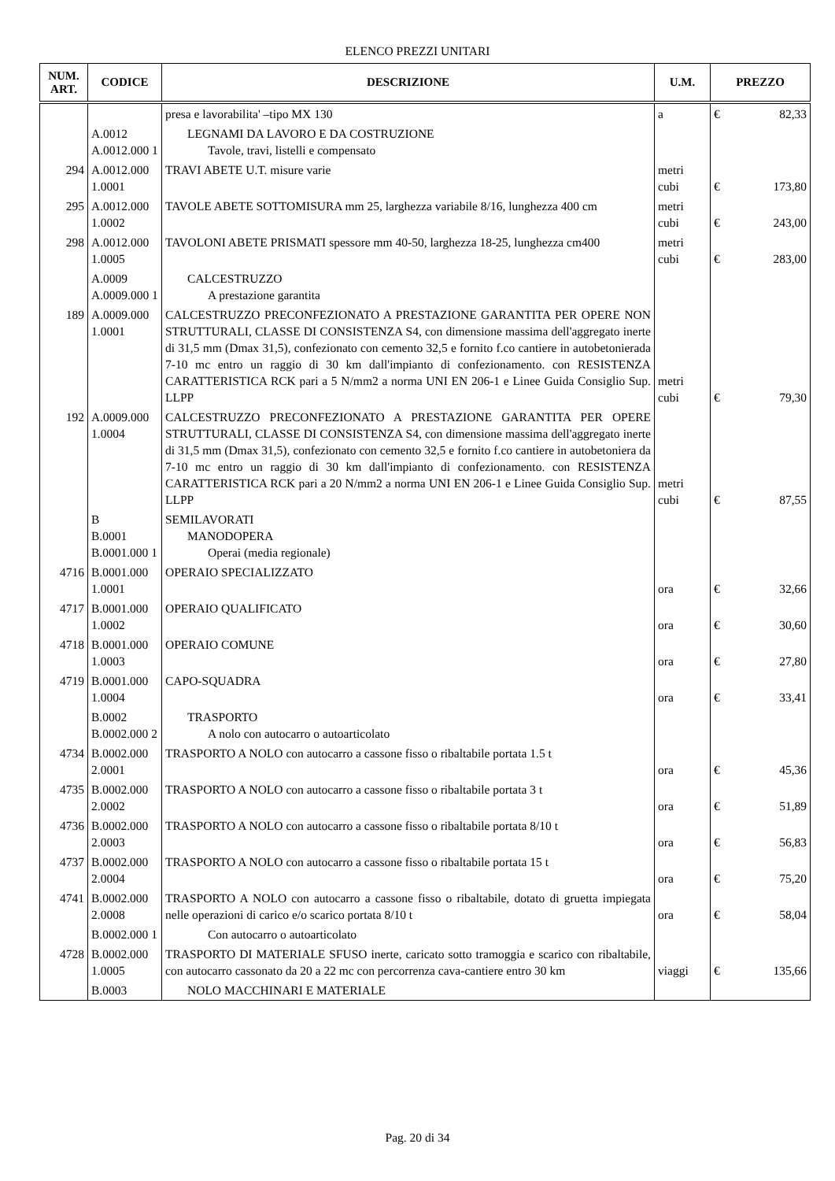ELENCO PREZZI UNITARI
| NUM. ART. | CODICE | DESCRIZIONE | U.M. | PREZZO | |
| --- | --- | --- | --- | --- | --- |
| | | presa e lavorabilita' –tipo MX 130 | a | € | 82,33 |
| | A.0012 A.0012.000 1 | LEGNAMI DA LAVORO E DA COSTRUZIONE Tavole, travi, listelli e compensato | | | |
| 294 | A.0012.000 1.0001 | TRAVI ABETE U.T. misure varie | metri cubi | € | 173,80 |
| 295 | A.0012.000 1.0002 | TAVOLE ABETE SOTTOMISURA mm 25, larghezza variabile 8/16, lunghezza 400 cm | metri cubi | € | 243,00 |
| 298 | A.0012.000 1.0005 | TAVOLONI ABETE PRISMATI spessore mm 40-50, larghezza 18-25, lunghezza cm400 | metri cubi | € | 283,00 |
| | A.0009 A.0009.000 1 | CALCESTRUZZO A prestazione garantita | | | |
| 189 | A.0009.000 1.0001 | CALCESTRUZZO PRECONFEZIONATO A PRESTAZIONE GARANTITA PER OPERE NON STRUTTURALI, CLASSE DI CONSISTENZA S4, con dimensione massima dell'aggregato inerte di 31,5 mm (Dmax 31,5), confezionato con cemento 32,5 e fornito f.co cantiere in autobetonierada 7-10 mc entro un raggio di 30 km dall'impianto di confezionamento. con RESISTENZA CARATTERISTICA RCK pari a 5 N/mm2 a norma UNI EN 206-1 e Linee Guida Consiglio Sup. LLPP | metri cubi | € | 79,30 |
| 192 | A.0009.000 1.0004 | CALCESTRUZZO PRECONFEZIONATO A PRESTAZIONE GARANTITA PER OPERE STRUTTURALI, CLASSE DI CONSISTENZA S4, con dimensione massima dell'aggregato inerte di 31,5 mm (Dmax 31,5), confezionato con cemento 32,5 e fornito f.co cantiere in autobetoniera da 7-10 mc entro un raggio di 30 km dall'impianto di confezionamento. con RESISTENZA CARATTERISTICA RCK pari a 20 N/mm2 a norma UNI EN 206-1 e Linee Guida Consiglio Sup. LLPP | metri cubi | € | 87,55 |
| | B B.0001 B.0001.000 1 | SEMILAVORATI MANODOPERA Operai (media regionale) | | | |
| 4716 | B.0001.000 1.0001 | OPERAIO SPECIALIZZATO | ora | € | 32,66 |
| 4717 | B.0001.000 1.0002 | OPERAIO QUALIFICATO | ora | € | 30,60 |
| 4718 | B.0001.000 1.0003 | OPERAIO COMUNE | ora | € | 27,80 |
| 4719 | B.0001.000 1.0004 | CAPO-SQUADRA | ora | € | 33,41 |
| | B.0002 B.0002.000 2 | TRASPORTO A nolo con autocarro o autoarticolato | | | |
| 4734 | B.0002.000 2.0001 | TRASPORTO A NOLO con autocarro a cassone fisso o ribaltabile portata 1.5 t | ora | € | 45,36 |
| 4735 | B.0002.000 2.0002 | TRASPORTO A NOLO con autocarro a cassone fisso o ribaltabile portata 3 t | ora | € | 51,89 |
| 4736 | B.0002.000 2.0003 | TRASPORTO A NOLO con autocarro a cassone fisso o ribaltabile portata 8/10 t | ora | € | 56,83 |
| 4737 | B.0002.000 2.0004 | TRASPORTO A NOLO con autocarro a cassone fisso o ribaltabile portata 15 t | ora | € | 75,20 |
| 4741 | B.0002.000 2.0008 | TRASPORTO A NOLO con autocarro a cassone fisso o ribaltabile, dotato di gruetta impiegata nelle operazioni di carico e/o scarico portata 8/10 t | ora | € | 58,04 |
| | B.0002.000 1 | Con autocarro o autoarticolato | | | |
| 4728 | B.0002.000 1.0005 | TRASPORTO DI MATERIALE SFUSO inerte, caricato sotto tramoggia e scarico con ribaltabile, con autocarro cassonato da 20 a 22 mc con percorrenza cava-cantiere entro 30 km | viaggi | € | 135,66 |
| | B.0003 | NOLO MACCHINARI E MATERIALE | | | |
Pag. 20 di 34